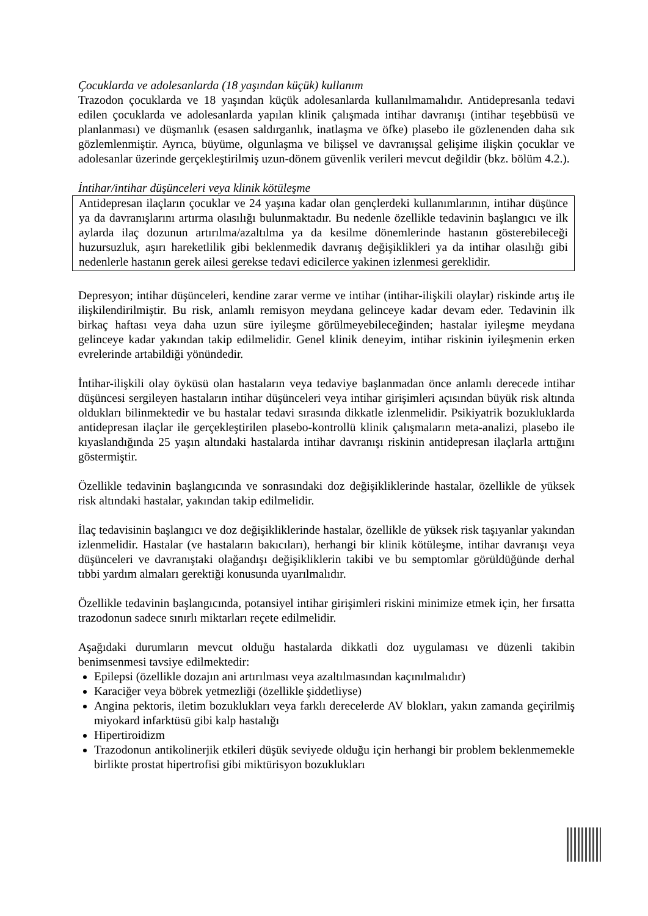Çocuklarda ve adolesanlarda (18 yaşından küçük) kullanım
Trazodon çocuklarda ve 18 yaşından küçük adolesanlarda kullanılmamalıdır. Antidepresanla tedavi edilen çocuklarda ve adolesanlarda yapılan klinik çalışmada intihar davranışı (intihar teşebbüsü ve planlanması) ve düşmanlık (esasen saldırganlık, inatlaşma ve öfke) plasebo ile gözlenenden daha sık gözlemlenmiştir. Ayrıca, büyüme, olgunlaşma ve bilişsel ve davranışsal gelişime ilişkin çocuklar ve adolesanlar üzerinde gerçekleştirilmiş uzun-dönem güvenlik verileri mevcut değildir (bkz. bölüm 4.2.).
İntihar/intihar düşünceleri veya klinik kötüleşme
Antidepresan ilaçların çocuklar ve 24 yaşına kadar olan gençlerdeki kullanımlarının, intihar düşünce ya da davranışlarını artırma olasılığı bulunmaktadır. Bu nedenle özellikle tedavinin başlangıcı ve ilk aylarda ilaç dozunun artırılma/azaltılma ya da kesilme dönemlerinde hastanın gösterebileceği huzursuzluk, aşırı hareketlilik gibi beklenmedik davranış değişiklikleri ya da intihar olasılığı gibi nedenlerle hastanın gerek ailesi gerekse tedavi edicilerce yakinen izlenmesi gereklidir.
Depresyon; intihar düşünceleri, kendine zarar verme ve intihar (intihar-ilişkili olaylar) riskinde artış ile ilişkilendirilmiştir. Bu risk, anlamlı remisyon meydana gelinceye kadar devam eder. Tedavinin ilk birkaç haftası veya daha uzun süre iyileşme görülmeyebileceğinden; hastalar iyileşme meydana gelinceye kadar yakından takip edilmelidir. Genel klinik deneyim, intihar riskinin iyileşmenin erken evrelerinde artabildiği yönündedir.
İntihar-ilişkili olay öyküsü olan hastaların veya tedaviye başlanmadan önce anlamlı derecede intihar düşüncesi sergileyen hastaların intihar düşünceleri veya intihar girişimleri açısından büyük risk altında oldukları bilinmektedir ve bu hastalar tedavi sırasında dikkatle izlenmelidir. Psikiyatrik bozukluklarda antidepresan ilaçlar ile gerçekleştirilen plasebo-kontrollü klinik çalışmaların meta-analizi, plasebo ile kıyaslandığında 25 yaşın altındaki hastalarda intihar davranışı riskinin antidepresan ilaçlarla arttığını göstermiştir.
Özellikle tedavinin başlangıcında ve sonrasındaki doz değişikliklerinde hastalar, özellikle de yüksek risk altındaki hastalar, yakından takip edilmelidir.
İlaç tedavisinin başlangıcı ve doz değişikliklerinde hastalar, özellikle de yüksek risk taşıyanlar yakından izlenmelidir. Hastalar (ve hastaların bakıcıları), herhangi bir klinik kötüleşme, intihar davranışı veya düşünceleri ve davranıştaki olağandışı değişikliklerin takibi ve bu semptomlar görüldüğünde derhal tıbbi yardım almaları gerektiği konusunda uyarılmalıdır.
Özellikle tedavinin başlangıcında, potansiyel intihar girişimleri riskini minimize etmek için, her fırsatta trazodonun sadece sınırlı miktarları reçete edilmelidir.
Aşağıdaki durumların mevcut olduğu hastalarda dikkatli doz uygulaması ve düzenli takibin benimsenmesi tavsiye edilmektedir:
Epilepsi (özellikle dozajın ani artırılması veya azaltılmasından kaçınılmalıdır)
Karaciğer veya böbrek yetmezliği (özellikle şiddetliyse)
Angina pektoris, iletim bozuklukları veya farklı derecelerde AV blokları, yakın zamanda geçirilmiş miyokard infarktüsü gibi kalp hastalığı
Hipertiroidizm
Trazodonun antikolinerjik etkileri düşük seviyede olduğu için herhangi bir problem beklenmemekle birlikte prostat hipertrofisi gibi miktürisyon bozuklukları